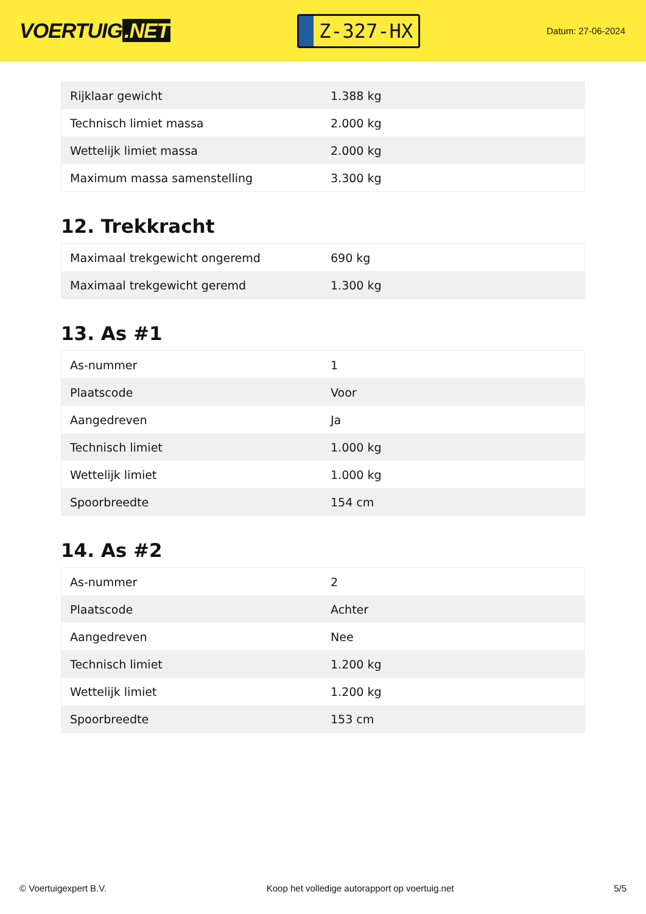VOERTUIG.NET
Z-327-HX
Datum: 27-06-2024
| Rijklaar gewicht | 1.388 kg |
| Technisch limiet massa | 2.000 kg |
| Wettelijk limiet massa | 2.000 kg |
| Maximum massa samenstelling | 3.300 kg |
12. Trekkracht
| Maximaal trekgewicht ongeremd | 690 kg |
| Maximaal trekgewicht geremd | 1.300 kg |
13. As #1
| As-nummer | 1 |
| Plaatscode | Voor |
| Aangedreven | Ja |
| Technisch limiet | 1.000 kg |
| Wettelijk limiet | 1.000 kg |
| Spoorbreedte | 154 cm |
14. As #2
| As-nummer | 2 |
| Plaatscode | Achter |
| Aangedreven | Nee |
| Technisch limiet | 1.200 kg |
| Wettelijk limiet | 1.200 kg |
| Spoorbreedte | 153 cm |
© Voertuigexpert B.V. Koop het volledige autorapport op voertuig.net 5/5